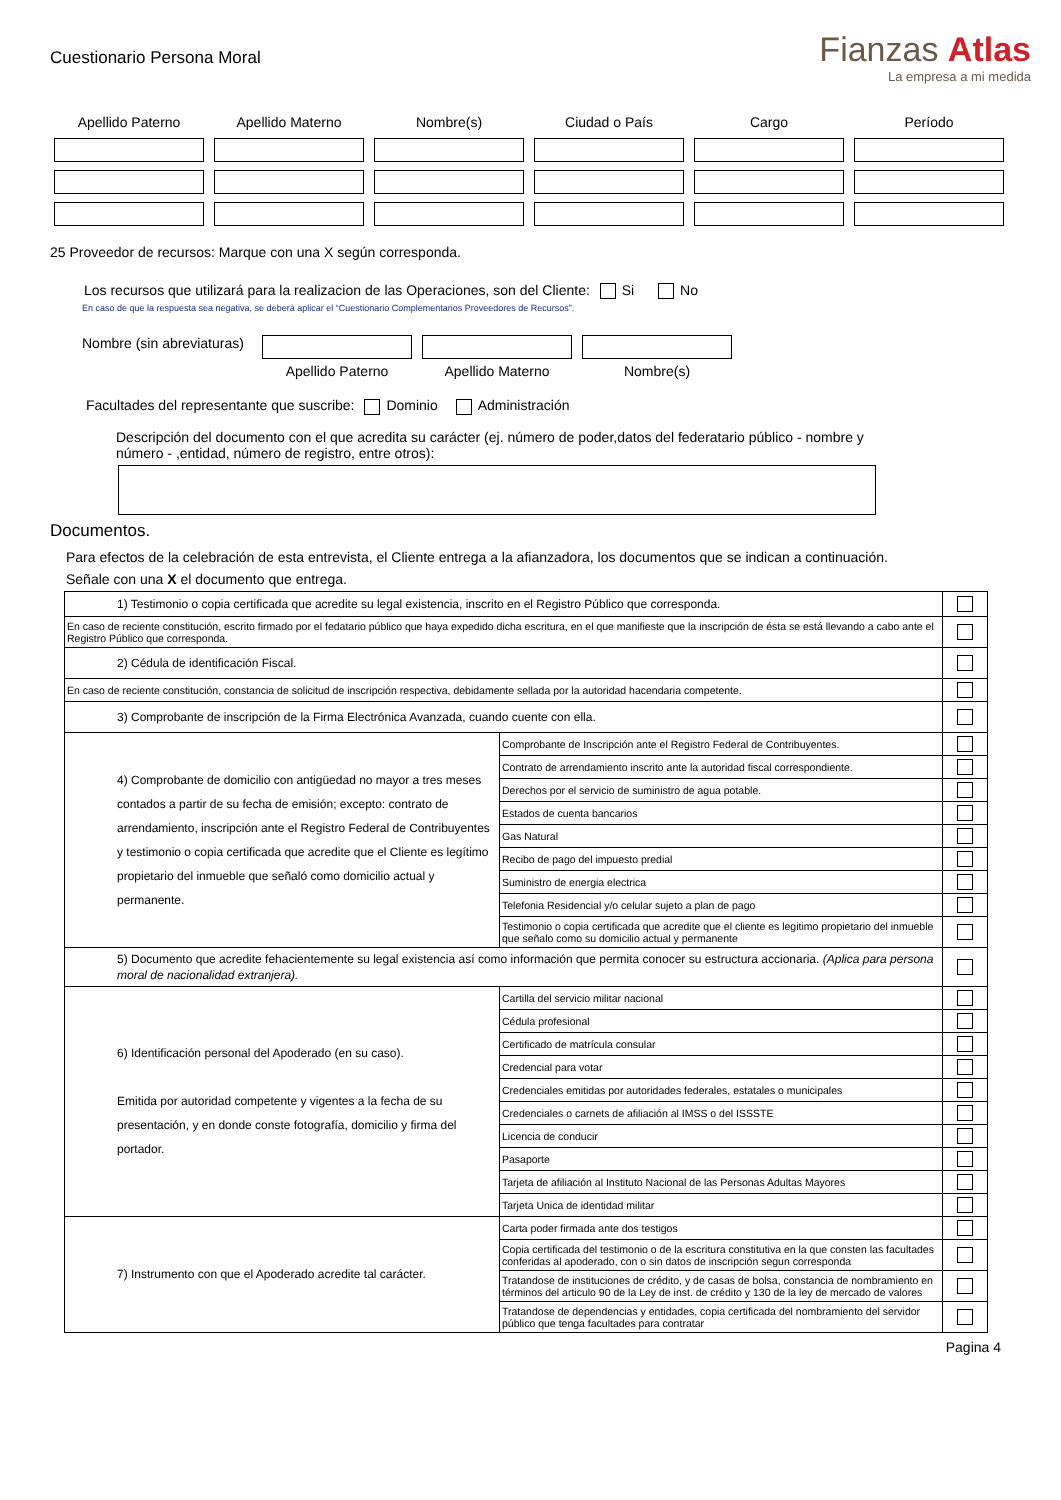Cuestionario Persona Moral
Fianzas Atlas
La empresa a mi medida
Apellido Paterno
Apellido Materno
Nombre(s)
Ciudad o País
Cargo
Período
25 Proveedor de recursos: Marque con una X según corresponda.
Los recursos que utilizará para la realizacion de las Operaciones, son del Cliente: Si No
En caso de que la respuesta sea negativa, se deberá aplicar el “Cuestionario Complementarios Proveedores de Recursos”.
Nombre (sin abreviaturas)
Apellido Paterno
Apellido Materno
Nombre(s)
Facultades del representante que suscribe: Dominio Administración
Descripción del documento con el que acredita su carácter (ej. número de poder,datos del federatario público - nombre y número - ,entidad, número de registro, entre otros):
Documentos.
Para efectos de la celebración de esta entrevista, el Cliente entrega a la afianzadora, los documentos que se indican a continuación.
Señale con una X el documento que entrega.
| 1) Testimonio o copia certificada que acredite su legal existencia, inscrito en el Registro Público que corresponda. | | |
| En caso de reciente constitución, escrito firmado por el fedatario público que haya expedido dicha escritura, en el que manifieste que la inscripción de ésta se está llevando a cabo ante el Registro Público que corresponda. | | |
| 2) Cédula de identificación Fiscal. | | |
| En caso de reciente constitución, constancia de solicitud de inscripción respectiva, debidamente sellada por la autoridad hacendaria competente. | | |
| 3) Comprobante de inscripción de la Firma Electrónica Avanzada, cuando cuente con ella. | | |
| 4) Comprobante de domicilio con antigüedad no mayor a tres meses contados a partir de su fecha de emisión; excepto: contrato de arrendamiento, inscripción ante el Registro Federal de Contribuyentes y testimonio o copia certificada que acredite que el Cliente es legítimo propietario del inmueble que señaló como domicilio actual y permanente. | Comprobante de Inscripción ante el Registro Federal de Contribuyentes. | |
| | Contrato de arrendamiento inscrito ante la autoridad fiscal correspondiente. | |
| | Derechos por el servicio de suministro de agua potable. | |
| | Estados de cuenta bancarios | |
| | Gas Natural | |
| | Recibo de pago del impuesto predial | |
| | Suministro de energia electrica | |
| | Telefonia Residencial y/o celular sujeto a plan de pago | |
| | Testimonio o copia certificada que acredite que el cliente es legitimo propietario del inmueble que señalo como su domicilio actual y permanente | |
| 5) Documento que acredite fehacientemente su legal existencia así como información que permita conocer su estructura accionaria. (Aplica para persona moral de nacionalidad extranjera). | | |
| 6) Identificación personal del Apoderado (en su caso). Emitida por autoridad competente y vigentes a la fecha de su presentación, y en donde conste fotografía, domicilio y firma del portador. | Cartilla del servicio militar nacional | |
| | Cédula profesional | |
| | Certificado de matrícula consular | |
| | Credencial para votar | |
| | Credenciales emitidas por autoridades federales, estatales o municipales | |
| | Credenciales o carnets de afiliación al IMSS o del ISSSTE | |
| | Licencia de conducir | |
| | Pasaporte | |
| | Tarjeta de afiliación al Instituto Nacional de las Personas Adultas Mayores | |
| | Tarjeta Unica de identidad militar | |
| 7) Instrumento con que el Apoderado acredite tal carácter. | Carta poder firmada ante dos testigos | |
| | Copia certificada del testimonio o de la escritura constitutiva en la que consten las facultades conferidas al apoderado, con o sin datos de inscripción segun corresponda | |
| | Tratandose de instituciones de crédito, y de casas de bolsa, constancia de nombramiento en términos del articulo 90 de la Ley de inst. de crédito y 130 de la ley de mercado de valores | |
| | Tratandose de dependencias y entidades, copia certificada del nombramiento del servidor público que tenga facultades para contratar | |
Pagina 4